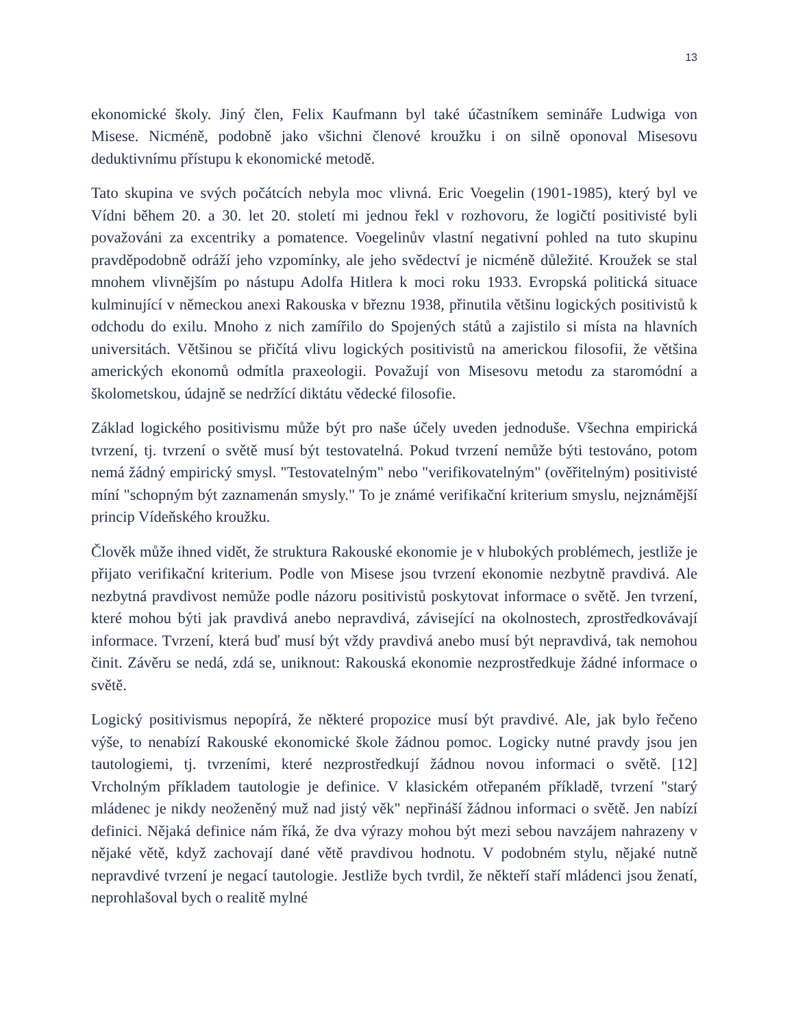13
ekonomické školy. Jiný člen, Felix Kaufmann byl také účastníkem semináře Ludwiga von Misese. Nicméně, podobně jako všichni členové kroužku i on silně oponoval Misesovu deduktivnímu přístupu k ekonomické metodě.
Tato skupina ve svých počátcích nebyla moc vlivná. Eric Voegelin (1901-1985), který byl ve Vídni během 20. a 30. let 20. století mi jednou řekl v rozhovoru, že logičtí positivisté byli považováni za excentriky a pomatence. Voegelinův vlastní negativní pohled na tuto skupinu pravděpodobně odráží jeho vzpomínky, ale jeho svědectví je nicméně důležité. Kroužek se stal mnohem vlivnějším po nástupu Adolfa Hitlera k moci roku 1933. Evropská politická situace kulminující v německou anexi Rakouska v březnu 1938, přinutila většinu logických positivistů k odchodu do exilu. Mnoho z nich zamířilo do Spojených států a zajistilo si místa na hlavních universitách. Většinou se přičítá vlivu logických positivistů na americkou filosofii, že většina amerických ekonomů odmítla praxeologii. Považují von Misesovu metodu za staromódní a školometskou, údajně se nedržící diktátu vědecké filosofie.
Základ logického positivismu může být pro naše účely uveden jednoduše. Všechna empirická tvrzení, tj. tvrzení o světě musí být testovatelná. Pokud tvrzení nemůže býti testováno, potom nemá žádný empirický smysl. "Testovatelným" nebo "verifikovatelným" (ověřitelným) positivisté míní "schopným být zaznamenán smysly." To je známé verifikační kriterium smyslu, nejznámější princip Vídeňského kroužku.
Člověk může ihned vidět, že struktura Rakouské ekonomie je v hlubokých problémech, jestliže je přijato verifikační kriterium. Podle von Misese jsou tvrzení ekonomie nezbytně pravdivá. Ale nezbytná pravdivost nemůže podle názoru positivistů poskytovat informace o světě. Jen tvrzení, které mohou býti jak pravdivá anebo nepravdivá, závisející na okolnostech, zprostředkovávají informace. Tvrzení, která buď musí být vždy pravdivá anebo musí být nepravdivá, tak nemohou činit. Závěru se nedá, zdá se, uniknout: Rakouská ekonomie nezprostředkuje žádné informace o světě.
Logický positivismus nepopírá, že některé propozice musí být pravdivé. Ale, jak bylo řečeno výše, to nenabízí Rakouské ekonomické škole žádnou pomoc. Logicky nutné pravdy jsou jen tautologiemi, tj. tvrzeními, které nezprostředkují žádnou novou informaci o světě. [12] Vrcholným příkladem tautologie je definice. V klasickém otřepaném příkladě, tvrzení "starý mládenec je nikdy neoženěný muž nad jistý věk" nepřináší žádnou informaci o světě. Jen nabízí definici. Nějaká definice nám říká, že dva výrazy mohou být mezi sebou navzájem nahrazeny v nějaké větě, když zachovají dané větě pravdivou hodnotu. V podobném stylu, nějaké nutně nepravdivé tvrzení je negací tautologie. Jestliže bych tvrdil, že někteří staří mládenci jsou ženatí, neprohlašoval bych o realitě mylné